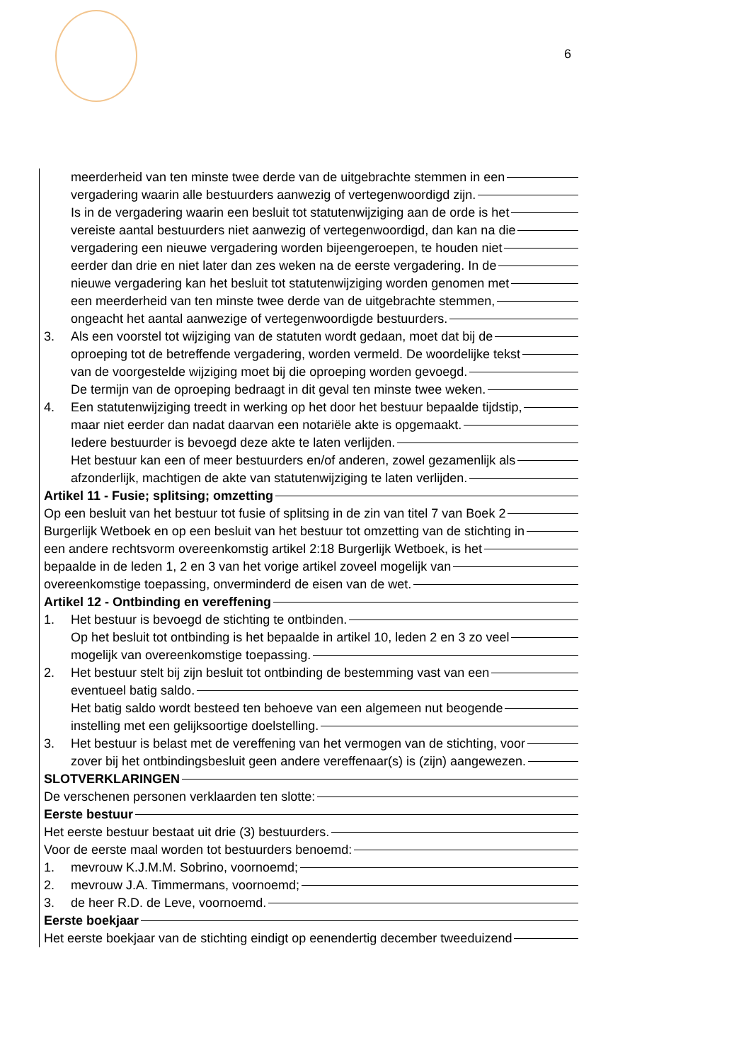6
meerderheid van ten minste twee derde van de uitgebrachte stemmen in een
vergadering waarin alle bestuurders aanwezig of vertegenwoordigd zijn.
Is in de vergadering waarin een besluit tot statutenwijziging aan de orde is het
vereiste aantal bestuurders niet aanwezig of vertegenwoordigd, dan kan na die
vergadering een nieuwe vergadering worden bijeengeroepen, te houden niet
eerder dan drie en niet later dan zes weken na de eerste vergadering. In de
nieuwe vergadering kan het besluit tot statutenwijziging worden genomen met
een meerderheid van ten minste twee derde van de uitgebrachte stemmen,
ongeacht het aantal aanwezige of vertegenwoordigde bestuurders.
3. Als een voorstel tot wijziging van de statuten wordt gedaan, moet dat bij de
oproeping tot de betreffende vergadering, worden vermeld. De woordelijke tekst
van de voorgestelde wijziging moet bij die oproeping worden gevoegd.
De termijn van de oproeping bedraagt in dit geval ten minste twee weken.
4. Een statutenwijziging treedt in werking op het door het bestuur bepaalde tijdstip,
maar niet eerder dan nadat daarvan een notariële akte is opgemaakt.
Iedere bestuurder is bevoegd deze akte te laten verlijden.
Het bestuur kan een of meer bestuurders en/of anderen, zowel gezamenlijk als
afzonderlijk, machtigen de akte van statutenwijziging te laten verlijden.
Artikel 11 - Fusie; splitsing; omzetting
Op een besluit van het bestuur tot fusie of splitsing in de zin van titel 7 van Boek 2
Burgerlijk Wetboek en op een besluit van het bestuur tot omzetting van de stichting in
een andere rechtsvorm overeenkomstig artikel 2:18 Burgerlijk Wetboek, is het
bepaalde in de leden 1, 2 en 3 van het vorige artikel zoveel mogelijk van
overeenkomstige toepassing, onverminderd de eisen van de wet.
Artikel 12 - Ontbinding en vereffening
1. Het bestuur is bevoegd de stichting te ontbinden.
Op het besluit tot ontbinding is het bepaalde in artikel 10, leden 2 en 3 zo veel
mogelijk van overeenkomstige toepassing.
2. Het bestuur stelt bij zijn besluit tot ontbinding de bestemming vast van een
eventueel batig saldo.
Het batig saldo wordt besteed ten behoeve van een algemeen nut beogende
instelling met een gelijksoortige doelstelling.
3. Het bestuur is belast met de vereffening van het vermogen van de stichting, voor
zover bij het ontbindingsbesluit geen andere vereffenaar(s) is (zijn) aangewezen.
SLOTVERKLARINGEN
De verschenen personen verklaarden ten slotte:
Eerste bestuur
Het eerste bestuur bestaat uit drie (3) bestuurders.
Voor de eerste maal worden tot bestuurders benoemd:
1. mevrouw K.J.M.M. Sobrino, voornoemd;
2. mevrouw J.A. Timmermans, voornoemd;
3. de heer R.D. de Leve, voornoemd.
Eerste boekjaar
Het eerste boekjaar van de stichting eindigt op eenendertig december tweeduizend